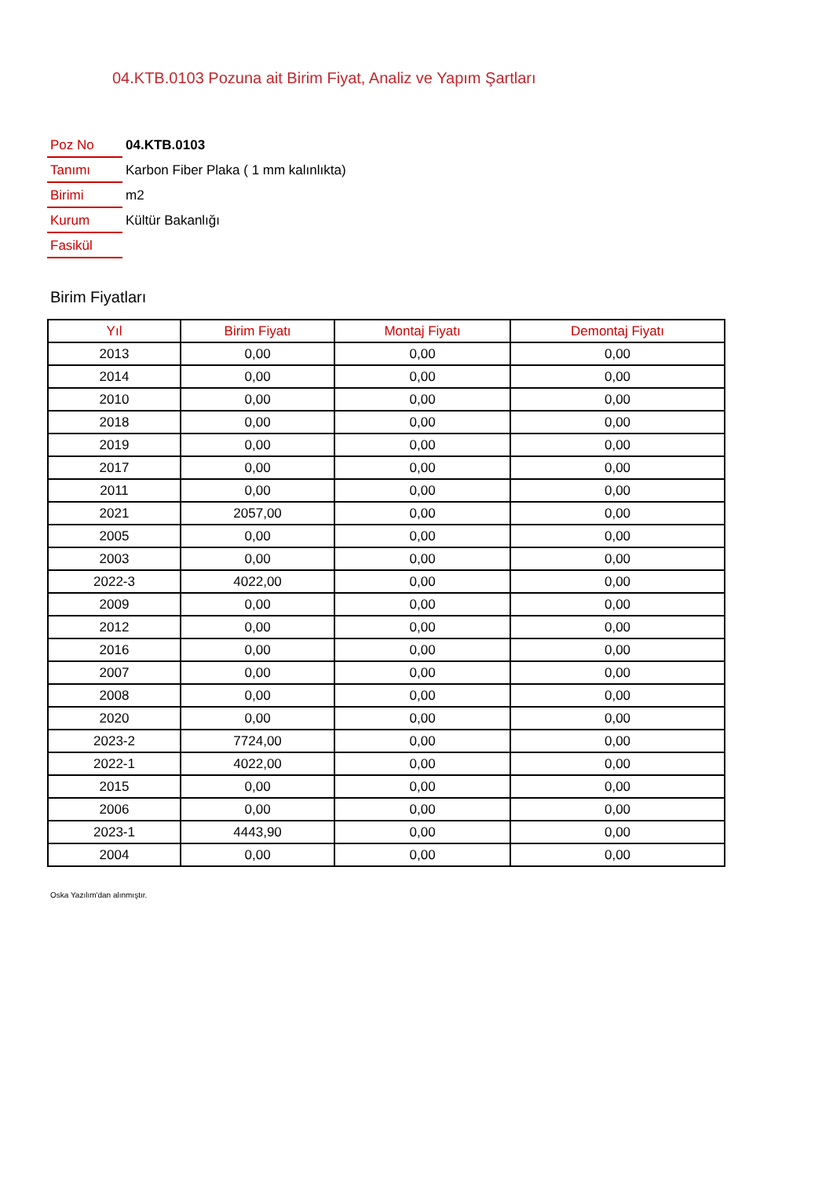04.KTB.0103 Pozuna ait Birim Fiyat, Analiz ve Yapım Şartları
| Poz No | 04.KTB.0103 |
| Tanımı | Karbon Fiber Plaka ( 1 mm kalınlıkta) |
| Birimi | m2 |
| Kurum | Kültür Bakanlığı |
| Fasikül | |
Birim Fiyatları
| Yıl | Birim Fiyatı | Montaj Fiyatı | Demontaj Fiyatı |
| --- | --- | --- | --- |
| 2013 | 0,00 | 0,00 | 0,00 |
| 2014 | 0,00 | 0,00 | 0,00 |
| 2010 | 0,00 | 0,00 | 0,00 |
| 2018 | 0,00 | 0,00 | 0,00 |
| 2019 | 0,00 | 0,00 | 0,00 |
| 2017 | 0,00 | 0,00 | 0,00 |
| 2011 | 0,00 | 0,00 | 0,00 |
| 2021 | 2057,00 | 0,00 | 0,00 |
| 2005 | 0,00 | 0,00 | 0,00 |
| 2003 | 0,00 | 0,00 | 0,00 |
| 2022-3 | 4022,00 | 0,00 | 0,00 |
| 2009 | 0,00 | 0,00 | 0,00 |
| 2012 | 0,00 | 0,00 | 0,00 |
| 2016 | 0,00 | 0,00 | 0,00 |
| 2007 | 0,00 | 0,00 | 0,00 |
| 2008 | 0,00 | 0,00 | 0,00 |
| 2020 | 0,00 | 0,00 | 0,00 |
| 2023-2 | 7724,00 | 0,00 | 0,00 |
| 2022-1 | 4022,00 | 0,00 | 0,00 |
| 2015 | 0,00 | 0,00 | 0,00 |
| 2006 | 0,00 | 0,00 | 0,00 |
| 2023-1 | 4443,90 | 0,00 | 0,00 |
| 2004 | 0,00 | 0,00 | 0,00 |
Oska Yazılım'dan alınmıştır.